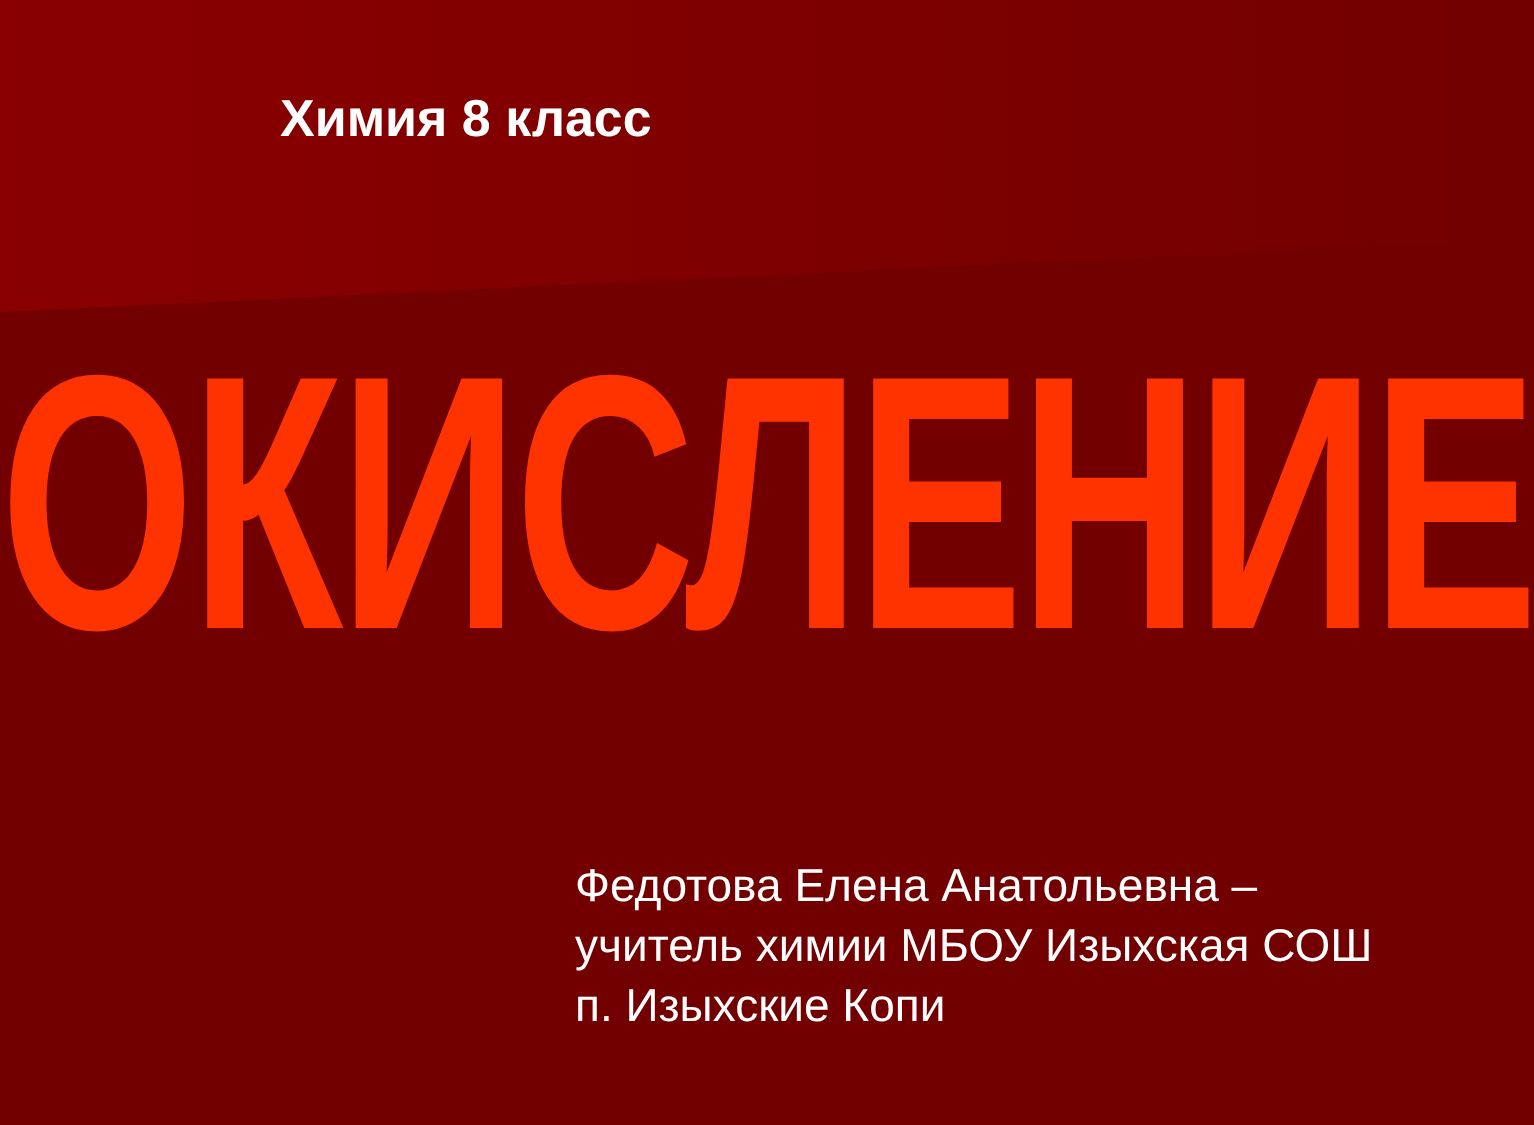Химия 8 класс
ОКИСЛЕНИЕ
Федотова Елена Анатольевна –
учитель химии МБОУ Изыхская СОШ
п. Изыхские Копи